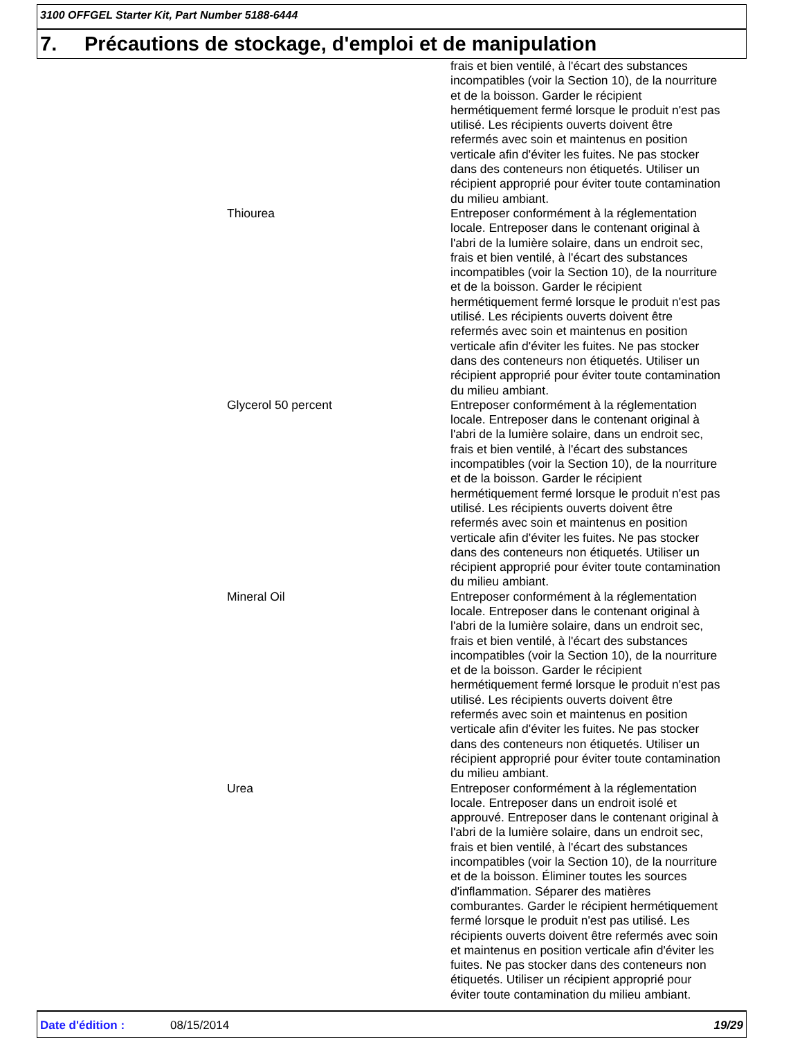3100 OFFGEL Starter Kit, Part Number 5188-6444
7. Précautions de stockage, d'emploi et de manipulation
| | | frais et bien ventilé, à l'écart des substances incompatibles (voir la Section 10), de la nourriture et de la boisson. Garder le récipient hermétiquement fermé lorsque le produit n'est pas utilisé. Les récipients ouverts doivent être refermés avec soin et maintenus en position verticale afin d'éviter les fuites. Ne pas stocker dans des conteneurs non étiquetés. Utiliser un récipient approprié pour éviter toute contamination du milieu ambiant. |
| | Thiourea | Entreposer conformément à la réglementation locale. Entreposer dans le contenant original à l'abri de la lumière solaire, dans un endroit sec, frais et bien ventilé, à l'écart des substances incompatibles (voir la Section 10), de la nourriture et de la boisson. Garder le récipient hermétiquement fermé lorsque le produit n'est pas utilisé. Les récipients ouverts doivent être refermés avec soin et maintenus en position verticale afin d'éviter les fuites. Ne pas stocker dans des conteneurs non étiquetés. Utiliser un récipient approprié pour éviter toute contamination du milieu ambiant. |
| | Glycerol 50 percent | Entreposer conformément à la réglementation locale. Entreposer dans le contenant original à l'abri de la lumière solaire, dans un endroit sec, frais et bien ventilé, à l'écart des substances incompatibles (voir la Section 10), de la nourriture et de la boisson. Garder le récipient hermétiquement fermé lorsque le produit n'est pas utilisé. Les récipients ouverts doivent être refermés avec soin et maintenus en position verticale afin d'éviter les fuites. Ne pas stocker dans des conteneurs non étiquetés. Utiliser un récipient approprié pour éviter toute contamination du milieu ambiant. |
| | Mineral Oil | Entreposer conformément à la réglementation locale. Entreposer dans le contenant original à l'abri de la lumière solaire, dans un endroit sec, frais et bien ventilé, à l'écart des substances incompatibles (voir la Section 10), de la nourriture et de la boisson. Garder le récipient hermétiquement fermé lorsque le produit n'est pas utilisé. Les récipients ouverts doivent être refermés avec soin et maintenus en position verticale afin d'éviter les fuites. Ne pas stocker dans des conteneurs non étiquetés. Utiliser un récipient approprié pour éviter toute contamination du milieu ambiant. |
| | Urea | Entreposer conformément à la réglementation locale. Entreposer dans un endroit isolé et approuvé. Entreposer dans le contenant original à l'abri de la lumière solaire, dans un endroit sec, frais et bien ventilé, à l'écart des substances incompatibles (voir la Section 10), de la nourriture et de la boisson. Éliminer toutes les sources d'inflammation. Séparer des matières comburantes. Garder le récipient hermétiquement fermé lorsque le produit n'est pas utilisé. Les récipients ouverts doivent être refermés avec soin et maintenus en position verticale afin d'éviter les fuites. Ne pas stocker dans des conteneurs non étiquetés. Utiliser un récipient approprié pour éviter toute contamination du milieu ambiant. |
Date d'édition : 08/15/2014 19/29